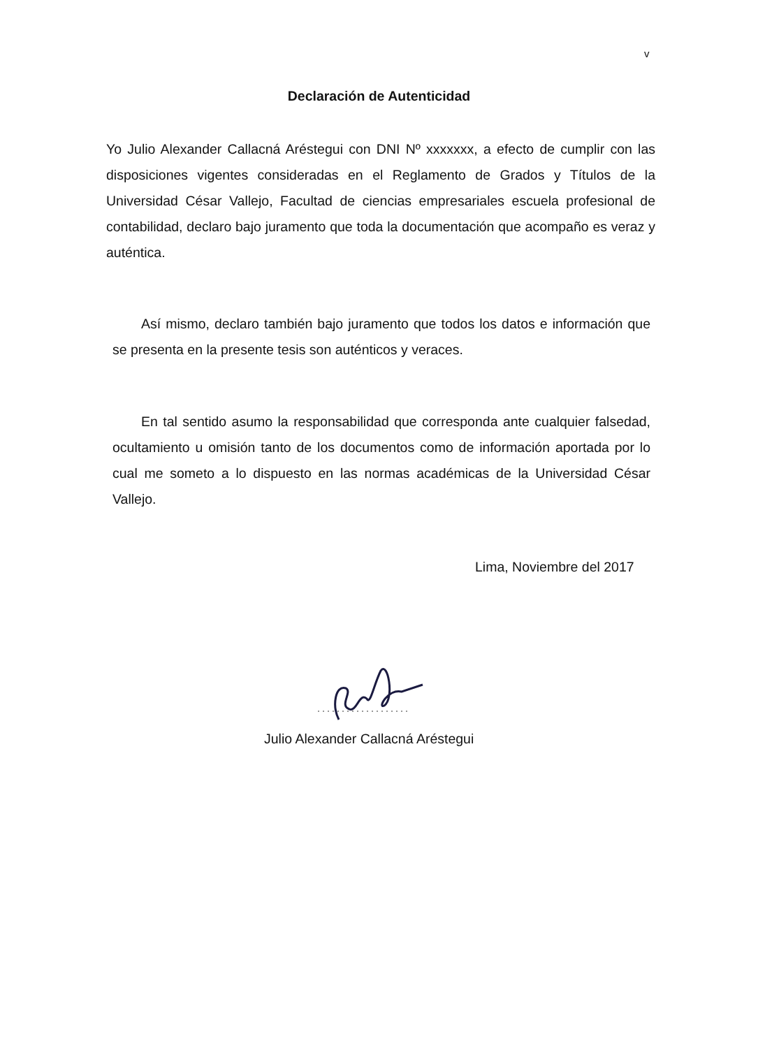v
Declaración de Autenticidad
Yo Julio Alexander Callacná Aréstegui con DNI Nº xxxxxxx, a efecto de cumplir con las disposiciones vigentes consideradas en el Reglamento de Grados y Títulos de la Universidad César Vallejo, Facultad de ciencias empresariales escuela profesional de contabilidad, declaro bajo juramento que toda la documentación que acompaño es veraz y auténtica.
Así mismo, declaro también bajo juramento que todos los datos e información que se presenta en la presente tesis son auténticos y veraces.
En tal sentido asumo la responsabilidad que corresponda ante cualquier falsedad, ocultamiento u omisión tanto de los documentos como de información aportada por lo cual me someto a lo dispuesto en las normas académicas de la Universidad César Vallejo.
Lima, Noviembre del 2017
Julio Alexander Callacná Aréstegui